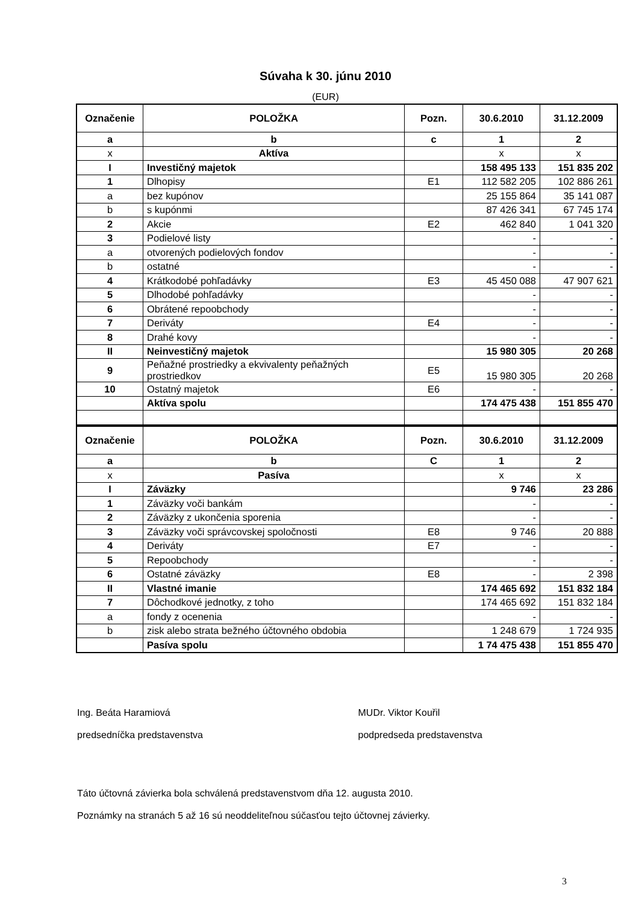Súvaha k 30. júnu 2010
(EUR)
| Označenie | POLOŽKA | Pozn. | 30.6.2010 | 31.12.2009 |
| --- | --- | --- | --- | --- |
| a | b | c | 1 | 2 |
| x | Aktíva | | x | x |
| I | Investičný majetok | | 158 495 133 | 151 835 202 |
| 1 | Dlhopisy | E1 | 112 582 205 | 102 886 261 |
| a | bez kupónov | | 25 155 864 | 35 141 087 |
| b | s kupónmi | | 87 426 341 | 67 745 174 |
| 2 | Akcie | E2 | 462 840 | 1 041 320 |
| 3 | Podielové listy | | - | - |
| a | otvorených podielových fondov | | - | - |
| b | ostatné | | - | - |
| 4 | Krátkodobé pohľadávky | E3 | 45 450 088 | 47 907 621 |
| 5 | Dlhodobé pohľadávky | | - | - |
| 6 | Obrátené repoobchody | | - | - |
| 7 | Deriváty | E4 | - | - |
| 8 | Drahé kovy | | - | - |
| II | Neinvestičný majetok | | 15 980 305 | 20 268 |
| 9 | Peňažné prostriedky a ekvivalenty peňažných prostriedkov | E5 | 15 980 305 | 20 268 |
| 10 | Ostatný majetok | E6 | - | - |
| | Aktíva spolu | | 174 475 438 | 151 855 470 |
| Označenie | POLOŽKA | Pozn. | 30.6.2010 | 31.12.2009 |
| --- | --- | --- | --- | --- |
| a | b | C | 1 | 2 |
| x | Pasíva | | x | x |
| I | Záväzky | | 9 746 | 23 286 |
| 1 | Záväzky voči bankám | | - | - |
| 2 | Záväzky z ukončenia sporenia | | - | - |
| 3 | Záväzky voči správcovskej spoločnosti | E8 | 9 746 | 20 888 |
| 4 | Deriváty | E7 | - | - |
| 5 | Repoobchody | | - | - |
| 6 | Ostatné záväzky | E8 | - | 2 398 |
| II | Vlastné imanie | | 174 465 692 | 151 832 184 |
| 7 | Dôchodkové jednotky, z toho | | 174 465 692 | 151 832 184 |
| a | fondy z ocenenia | | - | - |
| b | zisk alebo strata bežného účtovného obdobia | | 1 248 679 | 1 724 935 |
| | Pasíva spolu | | 1 74 475 438 | 151 855 470 |
Ing. Beáta Haramiová
predsedníčka predstavenstva
MUDr. Viktor Kouřil
podpredseda predstavenstva
Táto účtovná závierka bola schválená predstavenstvom dňa 12. augusta 2010.
Poznámky na stranách 5 až 16 sú neoddeliteľnou súčasťou tejto účtovnej závierky.
3